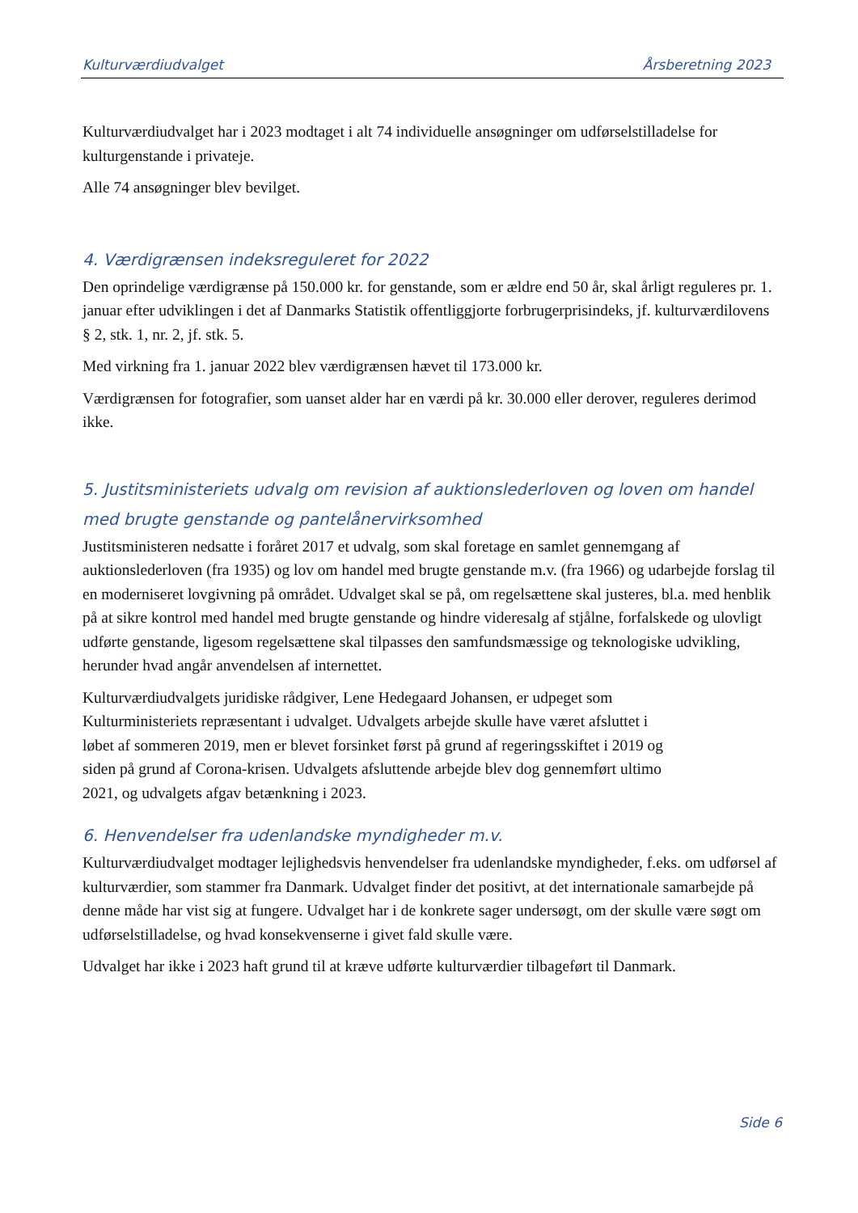Kulturværdiudvalget Årsberetning 2023
Kulturværdiudvalget har i 2023 modtaget i alt 74 individuelle ansøgninger om udførselstilladelse for kulturgenstande i privateje.
Alle 74 ansøgninger blev bevilget.
4. Værdigrænsen indeksreguleret for 2022
Den oprindelige værdigrænse på 150.000 kr. for genstande, som er ældre end 50 år, skal årligt reguleres pr. 1. januar efter udviklingen i det af Danmarks Statistik offentliggjorte forbrugerprisindeks, jf. kulturværdilovens § 2, stk. 1, nr. 2, jf. stk. 5.
Med virkning fra 1. januar 2022 blev værdigrænsen hævet til 173.000 kr.
Værdigrænsen for fotografier, som uanset alder har en værdi på kr. 30.000 eller derover, reguleres derimod ikke.
5. Justitsministeriets udvalg om revision af auktionslederloven og loven om handel med brugte genstande og pantelånervirksomhed
Justitsministeren nedsatte i foråret 2017 et udvalg, som skal foretage en samlet gennemgang af auktionslederloven (fra 1935) og lov om handel med brugte genstande m.v. (fra 1966) og udarbejde forslag til en moderniseret lovgivning på området. Udvalget skal se på, om regelsættene skal justeres, bl.a. med henblik på at sikre kontrol med handel med brugte genstande og hindre videresalg af stjålne, forfalskede og ulovligt udførte genstande, ligesom regelsættene skal tilpasses den samfundsmæssige og teknologiske udvikling, herunder hvad angår anvendelsen af internettet.
Kulturværdiudvalgets juridiske rådgiver, Lene Hedegaard Johansen, er udpeget som Kulturministeriets repræsentant i udvalget. Udvalgets arbejde skulle have været afsluttet i løbet af sommeren 2019, men er blevet forsinket først på grund af regeringsskiftet i 2019 og siden på grund af Corona-krisen. Udvalgets afsluttende arbejde blev dog gennemført ultimo 2021, og udvalgets afgav betænkning i 2023.
6. Henvendelser fra udenlandske myndigheder m.v.
Kulturværdiudvalget modtager lejlighedsvis henvendelser fra udenlandske myndigheder, f.eks. om udførsel af kulturværdier, som stammer fra Danmark. Udvalget finder det positivt, at det internationale samarbejde på denne måde har vist sig at fungere. Udvalget har i de konkrete sager undersøgt, om der skulle være søgt om udførselstilladelse, og hvad konsekvenserne i givet fald skulle være.
Udvalget har ikke i 2023 haft grund til at kræve udførte kulturværdier tilbageført til Danmark.
Side 6